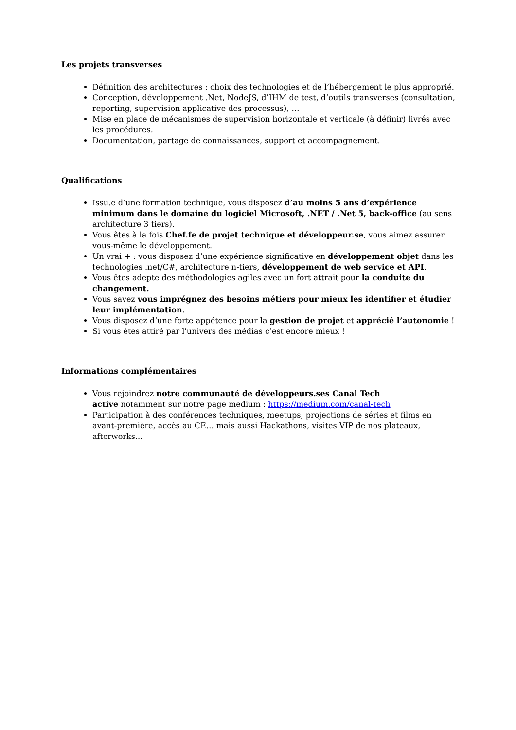Les projets transverses
Définition des architectures : choix des technologies et de l’hébergement le plus approprié.
Conception, développement .Net, NodeJS, d’IHM de test, d’outils transverses (consultation, reporting, supervision applicative des processus), …
Mise en place de mécanismes de supervision horizontale et verticale (à définir) livrés avec les procédures.
Documentation, partage de connaissances, support et accompagnement.
Qualifications
Issu.e d’une formation technique, vous disposez d’au moins 5 ans d’expérience minimum dans le domaine du logiciel Microsoft, .NET / .Net 5, back-office (au sens architecture 3 tiers).
Vous êtes à la fois Chef.fe de projet technique et développeur.se, vous aimez assurer vous-même le développement.
Un vrai + : vous disposez d’une expérience significative en développement objet dans les technologies .net/C#, architecture n-tiers, développement de web service et API.
Vous êtes adepte des méthodologies agiles avec un fort attrait pour la conduite du changement.
Vous savez vous imprégnez des besoins métiers pour mieux les identifier et étudier leur implémentation.
Vous disposez d’une forte appétence pour la gestion de projet et apprécié l’autonomie !
Si vous êtes attiré par l'univers des médias c’est encore mieux !
Informations complémentaires
Vous rejoindrez notre communauté de développeurs.ses Canal Tech
active notamment sur notre page medium : https://medium.com/canal-tech
Participation à des conférences techniques, meetups, projections de séries et films en avant-première, accès au CE… mais aussi Hackathons, visites VIP de nos plateaux, afterworks...